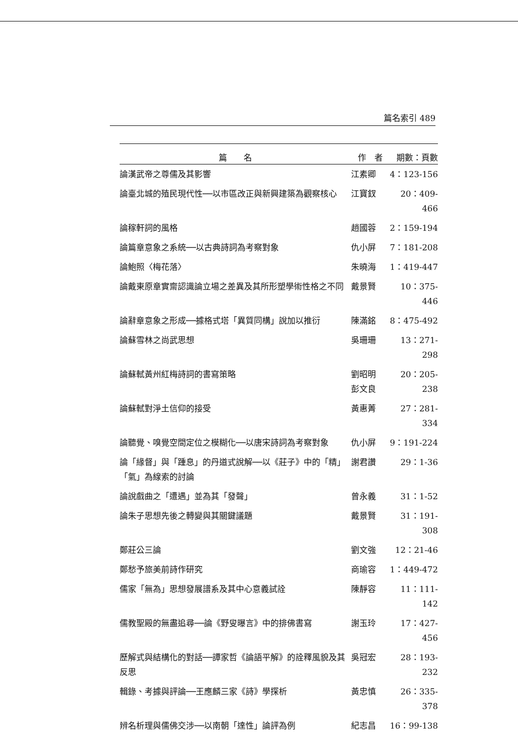篇名索引 489
| 篇 名 | 作 者 | 期數：頁數 |
| --- | --- | --- |
| 論漢武帝之尊儒及其影響 | 江素卿 | 4：123-156 |
| 論臺北城的殖民現代性──以市區改正與新興建築為觀察核心 | 江寶釵 | 20：409-466 |
| 論稼軒詞的風格 | 趙國蓉 | 2：159-194 |
| 論篇章意象之系統──以古典詩詞為考察對象 | 仇小屏 | 7：181-208 |
| 論鮑照〈梅花落〉 | 朱曉海 | 1：419-447 |
| 論戴東原章實齋認識論立場之差異及其所形塑學術性格之不同 | 戴景賢 | 10：375-446 |
| 論辭章意象之形成──據格式塔「異質同構」說加以推衍 | 陳滿銘 | 8：475-492 |
| 論蘇雪林之尚武思想 | 吳珊珊 | 13：271-298 |
| 論蘇軾黃州紅梅詩詞的書寫策略 | 劉昭明 彭文良 | 20：205-238 |
| 論蘇軾對淨土信仰的接受 | 黃惠菁 | 27：281-334 |
| 論聽覺、嗅覺空間定位之模糊化──以唐宋詩詞為考察對象 | 仇小屏 | 9：191-224 |
| 論「緣督」與「踵息」的丹道式說解──以《莊子》中的「精」「氣」為線索的討論 | 謝君讚 | 29：1-36 |
| 論說戲曲之「遭遇」並為其「發聲」 | 曾永義 | 31：1-52 |
| 論朱子思想先後之轉變與其關鍵議題 | 戴景賢 | 31：191-308 |
| 鄭莊公三論 | 劉文強 | 12：21-46 |
| 鄭愁予旅美前詩作研究 | 商瑜容 | 1：449-472 |
| 儒家「無為」思想發展譜系及其中心意義試詮 | 陳靜容 | 11：111-142 |
| 儒教聖殿的無盡追尋──論《野叟曝言》中的排佛書寫 | 謝玉玲 | 17：427-456 |
| 歷解式與結構化的對話──譚家哲《論語平解》的詮釋風貌及其反思 | 吳冠宏 | 28：193-232 |
| 輯錄、考據與評論──王應麟三家《詩》學探析 | 黃忠慎 | 26：335-378 |
| 辨名析理與儒佛交涉──以南朝「達性」論評為例 | 紀志昌 | 16：99-138 |